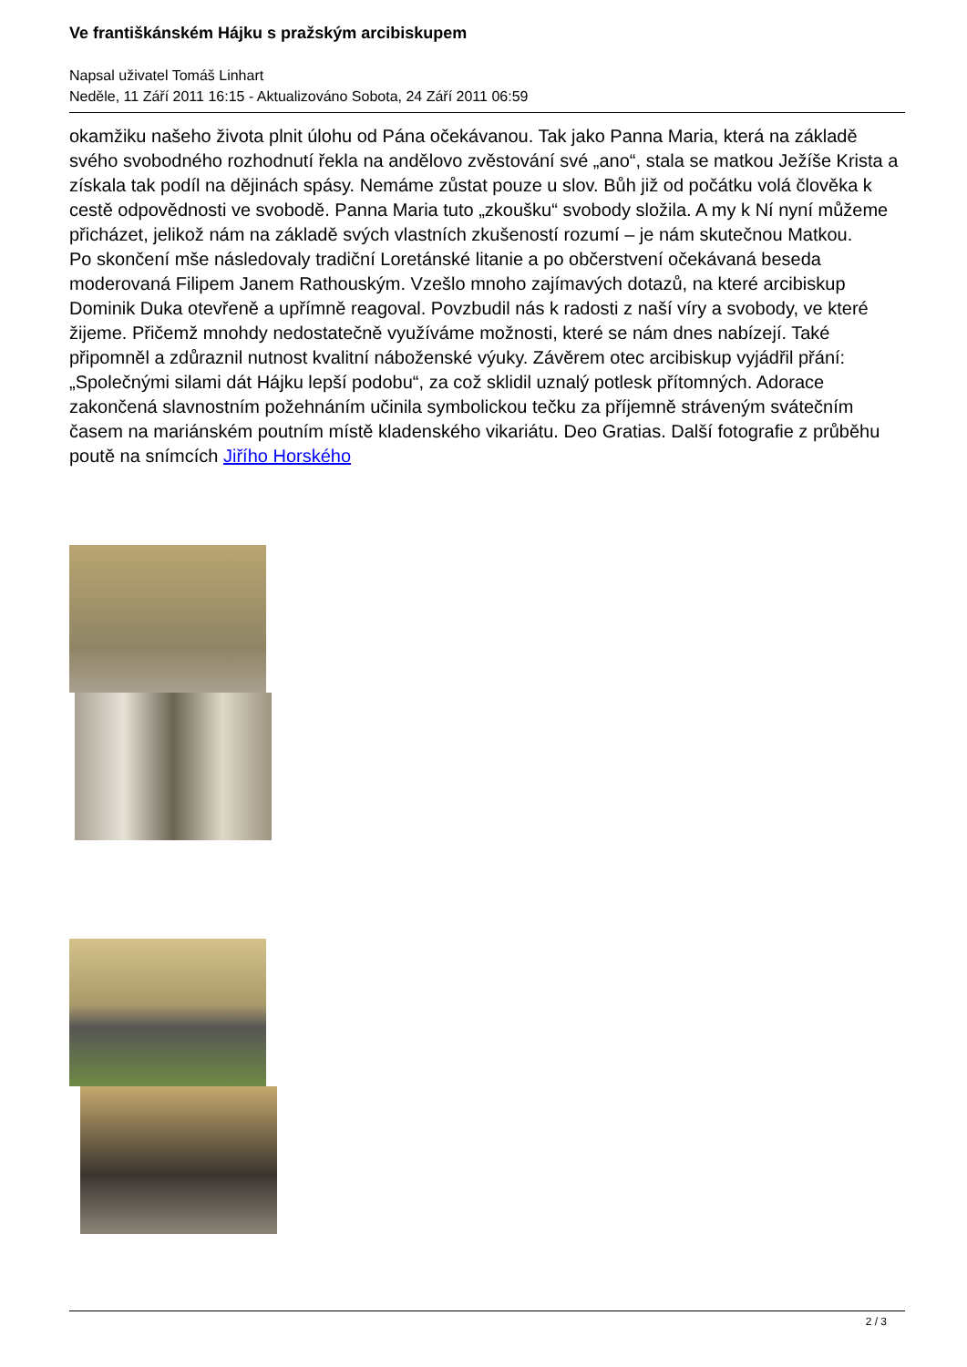Ve františkánském Hájku s pražským arcibiskupem
Napsal uživatel Tomáš Linhart
Neděle, 11 Září 2011 16:15 - Aktualizováno Sobota, 24 Září 2011 06:59
okamžiku našeho života plnit úlohu od Pána očekávanou. Tak jako Panna Maria, která na základě svého svobodného rozhodnutí řekla na andělovo zvěstování své „ano“, stala se matkou Ježíše Krista a získala tak podíl na dějinách spásy. Nemáme zůstat pouze u slov. Bůh již od počátku volá člověka k cestě odpovědnosti ve svobodě. Panna Maria tuto „zkoušku“ svobody složila. A my k Ní nyní můžeme přicházet, jelikož nám na základě svých vlastních zkušeností rozumí – je nám skutečnou Matkou.
Po skončení mše následovaly tradiční Loretánské litanie a po občerstvení očekávaná beseda moderovaná Filipem Janem Rathouským. Vzešlo mnoho zajímavých dotazů, na které arcibiskup Dominik Duka otevřeně a upřímně reagoval. Povzbudil nás k radosti z naší víry a svobody, ve které žijeme. Přičemž mnohdy nedostatečně využíváme možnosti, které se nám dnes nabízejí. Také připomněl a zdůraznil nutnost kvalitní náboženské výuky. Závěrem otec arcibiskup vyjádřil přání:„Společnými silami dát Hájku lepší podobu“, za což sklidil uznalý potlesk přítomných. Adorace zakončená slavnostním požehnáním učinila symbolickou tečku za příjemně stráveným svátečním časem na mariánském poutním místě kladenského vikariátu. Deo Gratias. Další fotografie z průběhu poutě na snímcích Jiřího Horského
2 / 3